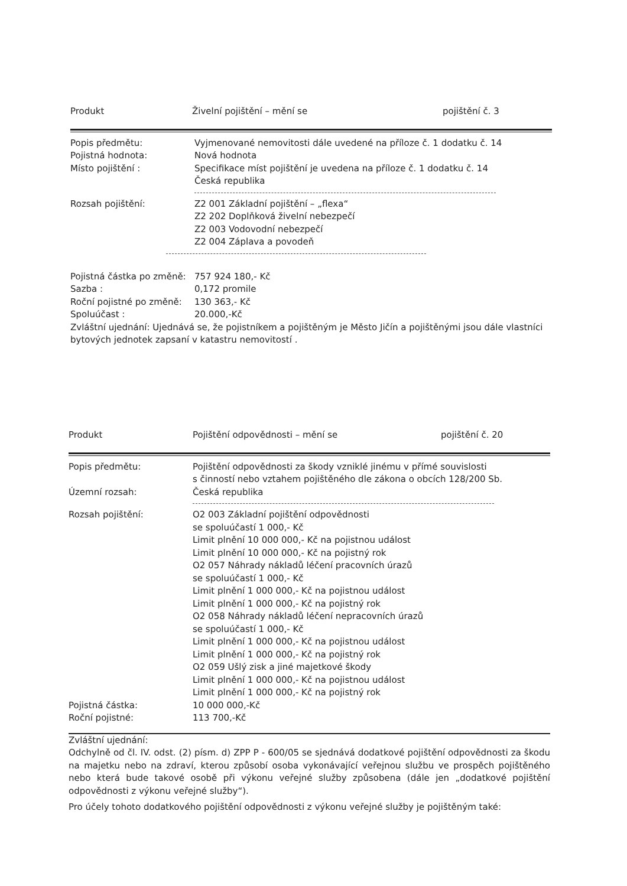Produkt Živelní pojištění – mění se pojištění č. 3
Popis předmětu: Vyjmenované nemovitosti dále uvedené na příloze č. 1 dodatku č. 14
Pojistná hodnota: Nová hodnota
Místo pojištění : Specifikace míst pojištění je uvedena na příloze č. 1 dodatku č. 14
Česká republika
Rozsah pojištění: Z2 001 Základní pojištění – „flexa“
Z2 202 Doplňková živelní nebezpečí
Z2 003 Vodovodní nebezpečí
Z2 004 Záplava a povodeň
Pojistná částka po změně: 757 924 180,- Kč
Sazba : 0,172 promile
Roční pojistné po změně: 130 363,- Kč
Spoluúčast : 20.000,-Kč
Zvláštní ujednání: Ujednává se, že pojistníkem a pojištěným je Město Jičín a pojištěnými jsou dále vlastníci bytových jednotek zapsaní v katastru nemovitostí .
Produkt Pojištění odpovědnosti – mění se pojištění č. 20
Popis předmětu: Pojištění odpovědnosti za škody vzniklé jinému v přímé souvislosti
s činností nebo vztahem pojištěného dle zákona o obcích 128/200 Sb.
Územní rozsah: Česká republika
Rozsah pojištění: O2 003 Základní pojištění odpovědnosti
se spoluúčastí 1 000,- Kč
Limit plnění 10 000 000,- Kč na pojistnou událost
Limit plnění 10 000 000,- Kč na pojistný rok
O2 057 Náhrady nákladů léčení pracovních úrazů
se spoluúčastí 1 000,- Kč
Limit plnění 1 000 000,- Kč na pojistnou událost
Limit plnění 1 000 000,- Kč na pojistný rok
O2 058 Náhrady nákladů léčení nepracovních úrazů
se spoluúčastí 1 000,- Kč
Limit plnění 1 000 000,- Kč na pojistnou událost
Limit plnění 1 000 000,- Kč na pojistný rok
O2 059 Ušlý zisk a jiné majetkové škody
Limit plnění 1 000 000,- Kč na pojistnou událost
Limit plnění 1 000 000,- Kč na pojistný rok
Pojistná částka: 10 000 000,-Kč
Roční pojistné: 113 700,-Kč
Zvláštní ujednání:
Odchylně od čl. IV. odst. (2) písm. d) ZPP P - 600/05 se sjednává dodatkové pojištění odpovědnosti za škodu na majetku nebo na zdraví, kterou způsobí osoba vykonávající veřejnou službu ve prospěch pojištěného nebo která bude takové osobě při výkonu veřejné služby způsobena (dále jen „dodatkové pojištění odpovědnosti z výkonu veřejné služby“).
Pro účely tohoto dodatkového pojištění odpovědnosti z výkonu veřejné služby je pojištěným také: